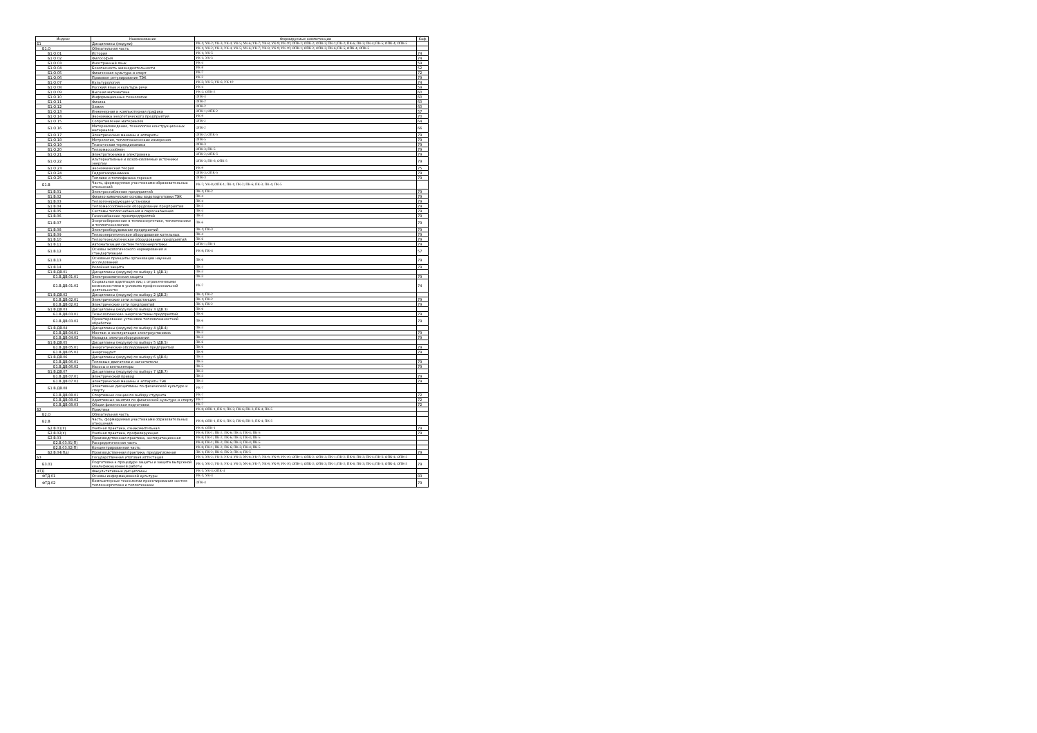| Индекс | Наименование | Формируемые компетенции | Каф |
| --- | --- | --- | --- |
| Б1 | Дисциплины (модули) | УК-1; УК-2; УК-3; УК-4; УК-5; УК-6; УК-7; УК-8; УК-9; УК-10; ОПК-1; ОПК-2; ОПК-3; ПК-1; ПК-2; ПК-6; ПК-3; ПК-4; ПК-5; ОПК-4; ОПК-5 | |
| Б1.О | Обязательная часть | УК-1; УК-2; УК-3; УК-4; УК-5; УК-6; УК-7; УК-8; УК-9; УК-10; ОПК-1; ОПК-2; ОПК-3; ПК-6; ПК-5; ОПК-4; ОПК-5 | |
| Б1.О.01 | История | УК-1; УК-5 | 74 |
| Б1.О.02 | Философия | УК-1; УК-5 | 74 |
| Б1.О.03 | Иностранный язык | УК-4 | 59 |
| Б1.О.04 | Безопасность жизнедеятельности | УК-8 | 52 |
| Б1.О.05 | Физическая культура и спорт | УК-7 | 72 |
| Б1.О.06 | Правовое регулирование ТЭК | УК-2 | 79 |
| Б1.О.07 | Культурология | УК-3; УК-5; УК-6; УК-10 | 74 |
| Б1.О.08 | Русский язык и культура речи | УК-4 | 59 |
| Б1.О.09 | Высшая математика | УК-2; ОПК-2 | 60 |
| Б1.О.10 | Информационные технологии | ОПК-4 | 60 |
| Б1.О.11 | Физика | ОПК-2 | 60 |
| Б1.О.12 | Химия | ОПК-2 | 60 |
| Б1.О.13 | Инженерная и компьютерная графика | ОПК-1; ОПК-2 | 57 |
| Б1.О.14 | Экономика энергетического предприятия | УК-9 | 70 |
| Б1.О.15 | Сопротивление материалов | ОПК-2 | 64 |
| Б1.О.16 | Материаловедение, технологии конструкционных материалов | ОПК-2 | 66 |
| Б1.О.17 | Электрические машины и аппараты | ОПК-2; ОПК-5 | 79 |
| Б1.О.18 | Метрология, теплотехнические измерения | ОПК-5 | 79 |
| Б1.О.19 | Техническая термодинамика | ОПК-3 | 79 |
| Б1.О.20 | Тепломассообмен | ОПК-3; ПК-5 | 79 |
| Б1.О.21 | Электротехника и электроника | ОПК-2; ОПК-5 | 79 |
| Б1.О.22 | Альтернативные и возобновляемые источники энергии | ОПК-3; ПК-6; ОПК-5 | 79 |
| Б1.О.23 | Экономическая теория | УК-9 | 75 |
| Б1.О.24 | Гидрогазодинамика | ОПК-3; ОПК-5 | 79 |
| Б1.О.25 | Топливо и теплофизика горения | ОПК-3 | 79 |
| Б1.В | Часть, формируемая участниками образовательных отношений | УК-7; УК-8; ОПК-1; ПК-1; ПК-2; ПК-6; ПК-3; ПК-4; ПК-5 | |
| Б1.В.01 | Электроснабжение предприятий | ПК-1; ПК-2 | 79 |
| Б1.В.02 | Физико-химические основы водоподготовки ТЭК | ПК-4 | 79 |
| Б1.В.03 | Теплогенерирующие установки | ПК-4 | 79 |
| Б1.В.04 | Тепломассообменное оборудование предприятий | ПК-5 | 79 |
| Б1.В.05 | Системы теплоснабжения и пароснабжения | ПК-4 | 79 |
| Б1.В.06 | Газоснабжение промпредприятий | ПК-4 | 79 |
| Б1.В.07 | Энергосбережение в теплоэнергетике, теплотехнике и теплотехнологиях | ПК-6 | 79 |
| Б1.В.08 | Электрооборудование предприятий | ПК-1; ПК-3 | 79 |
| Б1.В.09 | Теплоэнергетическое оборудование котельных | ПК-4 | 79 |
| Б1.В.10 | Теплотехнологическое оборудование предприятий | ПК-6 | 79 |
| Б1.В.11 | Автоматизация систем теплоэнергетики | ОПК-1; ПК-1 | 79 |
| Б1.В.12 | Основы экологического нормирования и стандартизации | УК-8; ПК-4 | 57 |
| Б1.В.13 | Основные принципы организации научных исследований | ПК-6 | 79 |
| Б1.В.14 | Релейная защита | ПК-3 | 79 |
| Б1.В.ДВ.01 | Дисциплины (модули) по выбору 1 (ДВ.1) | ПК-3 | |
| Б1.В.ДВ.01.01 | Электрохимическая защита | ПК-3 | 79 |
| Б1.В.ДВ.01.02 | Социальная адаптация лиц с ограниченными возможностями в условиях профессиональной деятельности | УК-7 | 74 |
| Б1.В.ДВ.02 | Дисциплины (модули) по выбору 2 (ДВ.2) | ПК-1; ПК-2 | |
| Б1.В.ДВ.02.01 | Электрические сети и подстанции | ПК-1; ПК-2 | 79 |
| Б1.В.ДВ.02.02 | Электрические сети предприятий | ПК-1; ПК-2 | 79 |
| Б1.В.ДВ.03 | Дисциплины (модули) по выбору 3 (ДВ.3) | ПК-6 | |
| Б1.В.ДВ.03.01 | Технологические энергосистемы предприятий | ПК-6 | 79 |
| Б1.В.ДВ.03.02 | Проектирование установок тепловлажностной обработки | ПК-6 | 79 |
| Б1.В.ДВ.04 | Дисциплины (модули) по выбору 4 (ДВ.4) | ПК-3 | |
| Б1.В.ДВ.04.01 | Монтаж и эксплуатация электроустановок | ПК-3 | 79 |
| Б1.В.ДВ.04.02 | Наладка электрооборудования | ПК-3 | 79 |
| Б1.В.ДВ.05 | Дисциплины (модули) по выбору 5 (ДВ.5) | ПК-6 | |
| Б1.В.ДВ.05.01 | Энергетические обследования предприятий | ПК-6 | 79 |
| Б1.В.ДВ.05.02 | Энергоаудит | ПК-6 | 79 |
| Б1.В.ДВ.06 | Дисциплины (модули) по выбору 6 (ДВ.6) | ПК-5 | |
| Б1.В.ДВ.06.01 | Тепловые двигатели и нагнетатели | ПК-5 | 79 |
| Б1.В.ДВ.06.02 | Насосы и вентиляторы | ПК-5 | 79 |
| Б1.В.ДВ.07 | Дисциплины (модули) по выбору 7 (ДВ.7) | ПК-3 | |
| Б1.В.ДВ.07.01 | Электрический привод | ПК-3 | 79 |
| Б1.В.ДВ.07.02 | Электрические машины и аппараты ТЭК | ПК-3 | 79 |
| Б1.В.ДВ.08 | Элективные дисциплины по физической культуре и спорту | УК-7 | |
| Б1.В.ДВ.08.01 | Спортивные секции по выбору студента | УК-7 | 72 |
| Б1.В.ДВ.08.02 | Адаптивные занятия по физической культуре и спорту | УК-7 | 72 |
| Б1.В.ДВ.08.03 | Общая физическая подготовка | УК-7 | 72 |
| Б2 | Практика | УК-8; ОПК-1; ПК-1; ПК-2; ПК-6; ПК-3; ПК-4; ПК-5 | |
| Б2.О | Обязательная часть | | |
| Б2.В | Часть, формируемая участниками образовательных отношений | УК-8; ОПК-1; ПК-1; ПК-2; ПК-6; ПК-3; ПК-4; ПК-5 | |
| Б2.В.01(У) | Учебная практика, ознакомительная | УК-8; ОПК-1 | 79 |
| Б2.В.02(У) | Учебная практика, профилирующая | УК-8; ПК-1; ПК-2; ПК-6; ПК-3; ПК-4; ПК-5 | 79 |
| Б2.В.03 | Производственная практика, эксплуатационная | УК-8; ПК-1; ПК-2; ПК-6; ПК-3; ПК-4; ПК-5 | |
| Б2.В.03.01(П) | Рассредоточенная часть | УК-8; ПК-1; ПК-2; ПК-6; ПК-3; ПК-4; ПК-5 | |
| Б2.В.03.02(П) | Концентрированная часть | УК-8; ПК-1; ПК-2; ПК-6; ПК-3; ПК-4; ПК-5 | |
| Б2.В.04(Пд) | Производственная практика, преддипломная | ПК-1; ПК-2; ПК-6; ПК-3; ПК-4; ПК-5 | 79 |
| Б3 | Государственная итоговая аттестация | УК-1; УК-2; УК-3; УК-4; УК-5; УК-6; УК-7; УК-8; УК-9; УК-10; ОПК-1; ОПК-2; ОПК-3; ПК-1; ПК-2; ПК-6; ПК-3; ПК-4; ПК-5; ОПК-4; ОПК-5 | |
| Б3.01 | Подготовка к процедуре защиты и защита выпускной квалификационной работы | УК-1; УК-2; УК-3; УК-4; УК-5; УК-6; УК-7; УК-8; УК-9; УК-10; ОПК-1; ОПК-2; ОПК-3; ПК-1; ПК-2; ПК-6; ПК-3; ПК-4; ПК-5; ОПК-4; ОПК-5 | 79 |
| ФТД | Факультативные дисциплины | УК-1; УК-4; ОПК-4 | |
| ФТД.01 | Основы информационной культуры | УК-1; УК-4 | 83 |
| ФТД.02 | Компьютерные технологии проектирования систем теплоэнергетики и теплотехники | ОПК-4 | 79 |